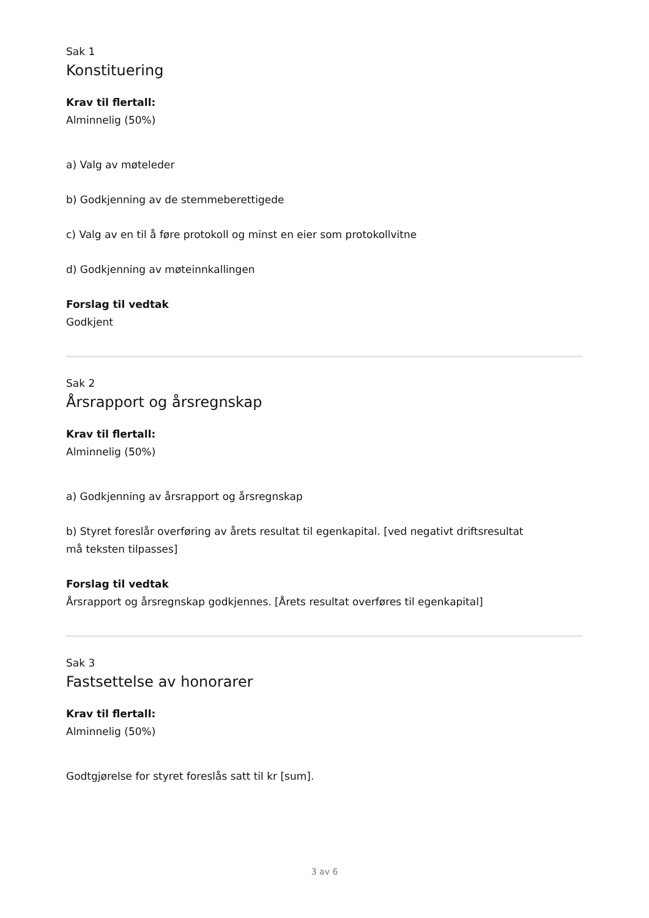Sak 1
Konstituering
Krav til flertall:
Alminnelig (50%)
a) Valg av møteleder
b) Godkjenning av de stemmeberettigede
c) Valg av en til å føre protokoll og minst en eier som protokollvitne
d) Godkjenning av møteinnkallingen
Forslag til vedtak
Godkjent
Sak 2
Årsrapport og årsregnskap
Krav til flertall:
Alminnelig (50%)
a) Godkjenning av årsrapport og årsregnskap
b) Styret foreslår overføring av årets resultat til egenkapital. [ved negativt driftsresultat
må teksten tilpasses]
Forslag til vedtak
Årsrapport og årsregnskap godkjennes. [Årets resultat overføres til egenkapital]
Sak 3
Fastsettelse av honorarer
Krav til flertall:
Alminnelig (50%)
Godtgjørelse for styret foreslås satt til kr [sum].
3 av 6